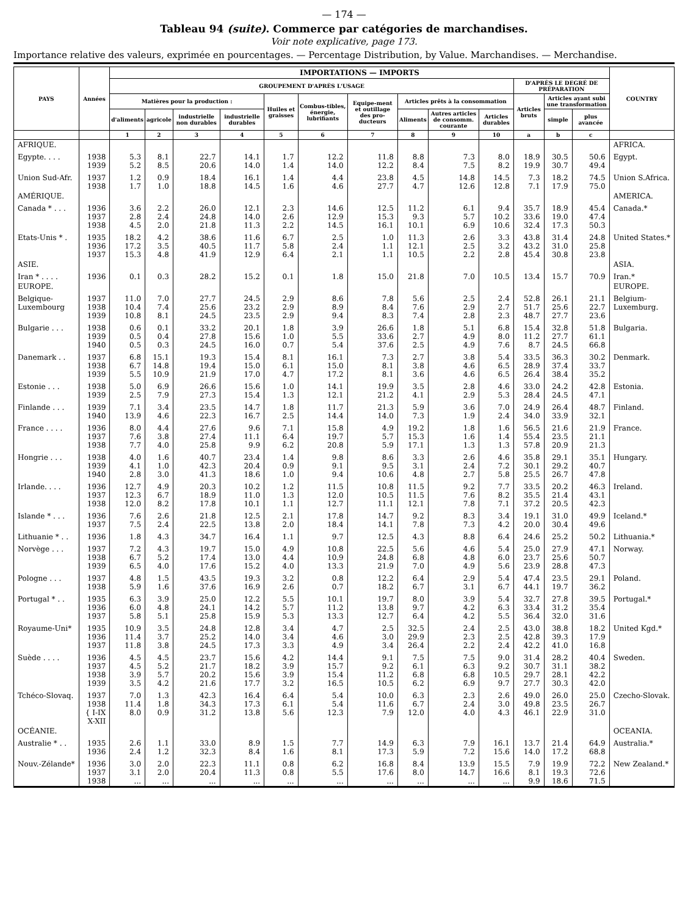— 174 —
Tableau 94 (suite). Commerce par catégories de marchandises.
Voir note explicative, page 173.
Importance relative des valeurs, exprimée en pourcentages. — Percentage Distribution, by Value. Marchandises. — Merchandise.
| PAYS | Années | IMPORTATIONS — IMPORTS | | | | | | | | | | | | | COUNTRY |
| --- | --- | --- | --- | --- | --- | --- | --- | --- | --- | --- | --- | --- | --- | --- | --- |
| | | GROUPEMENT D'APRÈS L'USAGE | | | | | | | | | | D'APRÈS LE DEGRÉ DE PRÉPARATION | | | |
| | | Matières pour la production : | | | | Huiles et graisses | Combus-tibles, énergie, lubrifiants | Equipe-ment et outillage des pro-ducteurs | Articles prêts à la consommation | | | Articles bruts | Articles ayant subi une transformation | | |
| | | d'aliments | agricole | industrielle non durables | industrielle durables | | | | Aliments | Autres articles de consomm. courante | Articles durables | | simple | plus avancée | |
| | | 1 | 2 | 3 | 4 | 5 | 6 | 7 | 8 | 9 | 10 | a | b | c | |
| AFRIQUE. | | | | | | | | | | | | | | | AFRICA. |
| Egypte. . . . | 1938 1939 | 5.3 5.2 | 8.1 8.5 | 22.7 20.6 | 14.1 14.0 | 1.7 1.4 | 12.2 14.0 | 11.8 12.2 | 8.8 8.4 | 7.3 7.5 | 8.0 8.2 | 18.9 19.9 | 30.5 30.7 | 50.6 49.4 | Egypt. |
| Union Sud-Afr. | 1937 1938 | 1.2 1.7 | 0.9 1.0 | 18.4 18.8 | 16.1 14.5 | 1.4 1.6 | 4.4 4.6 | 23.8 27.7 | 4.5 4.7 | 14.8 12.6 | 14.5 12.8 | 7.3 7.1 | 18.2 17.9 | 74.5 75.0 | Union S.Africa. |
| AMÉRIQUE. | | | | | | | | | | | | | | | AMERICA. |
| Canada * . . . | 1936 1937 1938 | 3.6 2.8 4.5 | 2.2 2.4 2.0 | 26.0 24.8 21.8 | 12.1 14.0 11.3 | 2.3 2.6 2.2 | 14.6 12.9 14.5 | 12.5 15.3 16.1 | 11.2 9.3 10.1 | 6.1 5.7 6.9 | 9.4 10.2 10.6 | 35.7 33.6 32.4 | 18.9 19.0 17.3 | 45.4 47.4 50.3 | Canada.* |
| Etats-Unis * . | 1935 1936 1937 | 18.2 17.2 15.3 | 4.2 3.5 4.8 | 38.6 40.5 41.9 | 11.6 11.7 12.9 | 6.7 5.8 6.4 | 2.5 2.4 2.1 | 1.0 1.1 1.1 | 11.3 12.1 10.5 | 2.6 2.5 2.2 | 3.3 3.2 2.8 | 43.8 43.2 45.4 | 31.4 31.0 30.8 | 24.8 25.8 23.8 | United States.* |
| ASIE. | | | | | | | | | | | | | | | ASIA. |
| Iran * . . . . | 1936 | 0.1 | 0.3 | 28.2 | 15.2 | 0.1 | 1.8 | 15.0 | 21.8 | 7.0 | 10.5 | 13.4 | 15.7 | 70.9 | Iran.* |
| EUROPE. | | | | | | | | | | | | | | | EUROPE. |
| Belgique- Luxembourg | 1937 1938 1939 | 11.0 10.4 10.8 | 7.0 7.4 8.1 | 27.7 25.6 24.5 | 24.5 23.2 23.5 | 2.9 2.9 2.9 | 8.6 8.9 9.4 | 7.8 8.4 8.3 | 5.6 7.6 7.4 | 2.5 2.9 2.8 | 2.4 2.7 2.3 | 52.8 51.7 48.7 | 26.1 25.6 27.7 | 21.1 22.7 23.6 | Belgium- Luxemburg. |
| Bulgarie . . . | 1938 1939 1940 | 0.6 0.5 0.5 | 0.1 0.4 0.3 | 33.2 27.8 24.5 | 20.1 15.6 16.0 | 1.8 1.0 0.7 | 3.9 5.5 5.4 | 26.6 33.6 37.6 | 1.8 2.7 2.5 | 5.1 4.9 4.9 | 6.8 8.0 7.6 | 15.4 11.2 8.7 | 32.8 27.7 24.5 | 51.8 61.1 66.8 | Bulgaria. |
| Danemark . . | 1937 1938 1939 | 6.8 6.7 5.5 | 15.1 14.8 10.9 | 19.3 19.4 21.9 | 15.4 15.0 17.0 | 8.1 6.1 4.7 | 16.1 15.0 17.2 | 7.3 8.1 8.1 | 2.7 3.8 3.6 | 3.8 4.6 4.6 | 5.4 6.5 6.5 | 33.5 28.9 26.4 | 36.3 37.4 38.4 | 30.2 33.7 35.2 | Denmark. |
| Estonie . . . | 1938 1939 | 5.0 2.5 | 6.9 7.9 | 26.6 27.3 | 15.6 15.4 | 1.0 1.3 | 14.1 12.1 | 19.9 21.2 | 3.5 4.1 | 2.8 2.9 | 4.6 5.3 | 33.0 28.4 | 24.2 24.5 | 42.8 47.1 | Estonia. |
| Finlande . . . | 1939 1940 | 7.1 13.9 | 3.4 4.6 | 23.5 22.3 | 14.7 16.7 | 1.8 2.5 | 11.7 14.4 | 21.3 14.0 | 5.9 7.3 | 3.6 1.9 | 7.0 2.4 | 24.9 34.0 | 26.4 33.9 | 48.7 32.1 | Finland. |
| France . . . . | 1936 1937 1938 | 8.0 7.6 7.7 | 4.4 3.8 4.0 | 27.6 27.4 25.8 | 9.6 11.1 9.9 | 7.1 6.4 6.2 | 15.8 19.7 20.8 | 4.9 5.7 5.9 | 19.2 15.3 17.1 | 1.8 1.6 1.3 | 1.6 1.4 1.3 | 56.5 55.4 57.8 | 21.6 23.5 20.9 | 21.9 21.1 21.3 | France. |
| Hongrie . . . | 1938 1939 1940 | 4.0 4.1 2.8 | 1.6 1.0 3.0 | 40.7 42.3 41.3 | 23.4 20.4 18.6 | 1.4 0.9 1.0 | 9.8 9.1 9.4 | 8.6 9.5 10.6 | 3.3 3.1 4.8 | 2.6 2.4 2.7 | 4.6 7.2 5.8 | 35.8 30.1 25.5 | 29.1 29.2 26.7 | 35.1 40.7 47.8 | Hungary. |
| Irlande. . . . | 1936 1937 1938 | 12.7 12.3 12.0 | 4.9 6.7 8.2 | 20.3 18.9 17.8 | 10.2 11.0 10.1 | 1.2 1.3 1.1 | 11.5 12.0 12.7 | 10.8 10.5 11.1 | 11.5 11.5 12.1 | 9.2 7.6 7.8 | 7.7 8.2 7.1 | 33.5 35.5 37.2 | 20.2 21.4 20.5 | 46.3 43.1 42.3 | Ireland. |
| Islande * . . . | 1936 1937 | 7.6 7.5 | 2.6 2.4 | 21.8 22.5 | 12.5 13.8 | 2.1 2.0 | 17.8 18.4 | 14.7 14.1 | 9.2 7.8 | 8.3 7.3 | 3.4 4.2 | 19.1 20.0 | 31.0 30.4 | 49.9 49.6 | Iceland.* |
| Lithuanie * . . | 1936 | 1.8 | 4.3 | 34.7 | 16.4 | 1.1 | 9.7 | 12.5 | 4.3 | 8.8 | 6.4 | 24.6 | 25.2 | 50.2 | Lithuania.* |
| Norvège . . . | 1937 1938 1939 | 7.2 6.7 6.5 | 4.3 5.2 4.0 | 19.7 17.4 17.6 | 15.0 13.0 15.2 | 4.9 4.4 4.0 | 10.8 10.9 13.3 | 22.5 24.8 21.9 | 5.6 6.8 7.0 | 4.6 4.8 4.9 | 5.4 6.0 5.6 | 25.0 23.7 23.9 | 27.9 25.6 28.8 | 47.1 50.7 47.3 | Norway. |
| Pologne . . . | 1937 1938 | 4.8 5.9 | 1.5 1.6 | 43.5 37.6 | 19.3 16.9 | 3.2 2.6 | 0.8 0.7 | 12.2 18.2 | 6.4 6.7 | 2.9 3.1 | 5.4 6.7 | 47.4 44.1 | 23.5 19.7 | 29.1 36.2 | Poland. |
| Portugal * . . | 1935 1936 1937 | 6.3 6.0 5.8 | 3.9 4.8 5.1 | 25.0 24.1 25.8 | 12.2 14.2 15.9 | 5.5 5.7 5.3 | 10.1 11.2 13.3 | 19.7 13.8 12.7 | 8.0 9.7 6.4 | 3.9 4.2 4.2 | 5.4 6.3 5.5 | 32.7 33.4 36.4 | 27.8 31.2 32.0 | 39.5 35.4 31.6 | Portugal.* |
| Royaume-Uni* | 1935 1936 1937 | 10.9 11.4 11.8 | 3.5 3.7 3.8 | 24.8 25.2 24.5 | 12.8 14.0 17.3 | 3.4 3.4 3.3 | 4.7 4.6 4.9 | 2.5 3.0 3.4 | 32.5 29.9 26.4 | 2.4 2.3 2.2 | 2.5 2.5 2.4 | 43.0 42.8 42.2 | 38.8 39.3 41.0 | 18.2 17.9 16.8 | United Kgd.* |
| Suède . . . . | 1936 1937 1938 1939 | 4.5 4.5 3.9 3.5 | 4.5 5.2 5.7 4.2 | 23.7 21.7 20.2 21.6 | 15.6 18.2 15.6 17.7 | 4.2 3.9 3.9 3.2 | 14.4 15.7 15.4 16.5 | 9.1 9.2 11.2 10.5 | 7.5 6.1 6.8 6.2 | 7.5 6.3 6.8 6.9 | 9.0 9.2 10.5 9.7 | 31.4 30.7 29.7 27.7 | 28.2 31.1 28.1 30.3 | 40.4 38.2 42.2 42.0 | Sweden. |
| Tchéco-Slovaq. | 1937 1938 { I-IX X-XII | 7.0 11.4 8.0 | 1.3 1.8 0.9 | 42.3 34.3 31.2 | 16.4 17.3 13.8 | 6.4 6.1 5.6 | 5.4 5.4 12.3 | 10.0 11.6 7.9 | 6.3 6.7 12.0 | 2.3 2.4 4.0 | 2.6 3.0 4.3 | 49.0 49.8 46.1 | 26.0 23.5 22.9 | 25.0 26.7 31.0 | Czecho-Slovak. |
| OCÉANIE. | | | | | | | | | | | | | | | OCEANIA. |
| Australie * . . | 1935 1936 | 2.6 2.4 | 1.1 1.2 | 33.0 32.3 | 8.9 8.4 | 1.5 1.6 | 7.7 8.1 | 14.9 17.3 | 6.3 5.9 | 7.9 7.2 | 16.1 15.6 | 13.7 14.0 | 21.4 17.2 | 64.9 68.8 | Australia.* |
| Nouv.-Zélande* | 1936 1937 1938 | 3.0 3.1 ... | 2.0 2.0 ... | 22.3 20.4 ... | 11.1 11.3 ... | 0.8 0.8 ... | 6.2 5.5 ... | 16.8 17.6 ... | 8.4 8.0 ... | 13.9 14.7 ... | 15.5 16.6 ... | 7.9 8.1 9.9 | 19.9 19.3 18.6 | 72.2 72.6 71.5 | New Zealand.* |